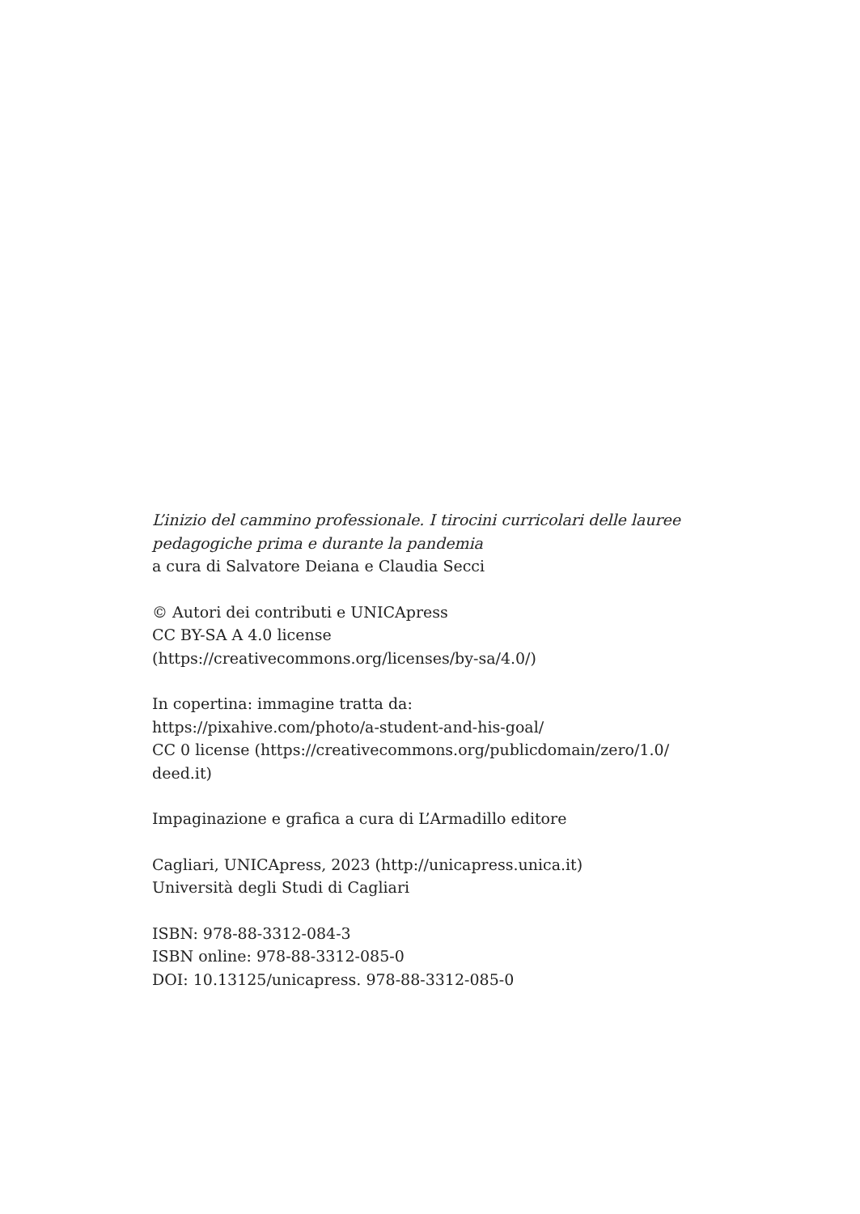L’inizio del cammino professionale. I tirocini curricolari delle lauree
pedagogiche prima e durante la pandemia
a cura di Salvatore Deiana e Claudia Secci
© Autori dei contributi e UNICApress
CC BY-SA A 4.0 license
(https://creativecommons.org/licenses/by-sa/4.0/)
In copertina: immagine tratta da:
https://pixahive.com/photo/a-student-and-his-goal/
CC 0 license (https://creativecommons.org/publicdomain/zero/1.0/
deed.it)
Impaginazione e grafica a cura di L’Armadillo editore
Cagliari, UNICApress, 2023 (http://unicapress.unica.it)
Università degli Studi di Cagliari
ISBN: 978-88-3312-084-3
ISBN online: 978-88-3312-085-0
DOI: 10.13125/unicapress. 978-88-3312-085-0